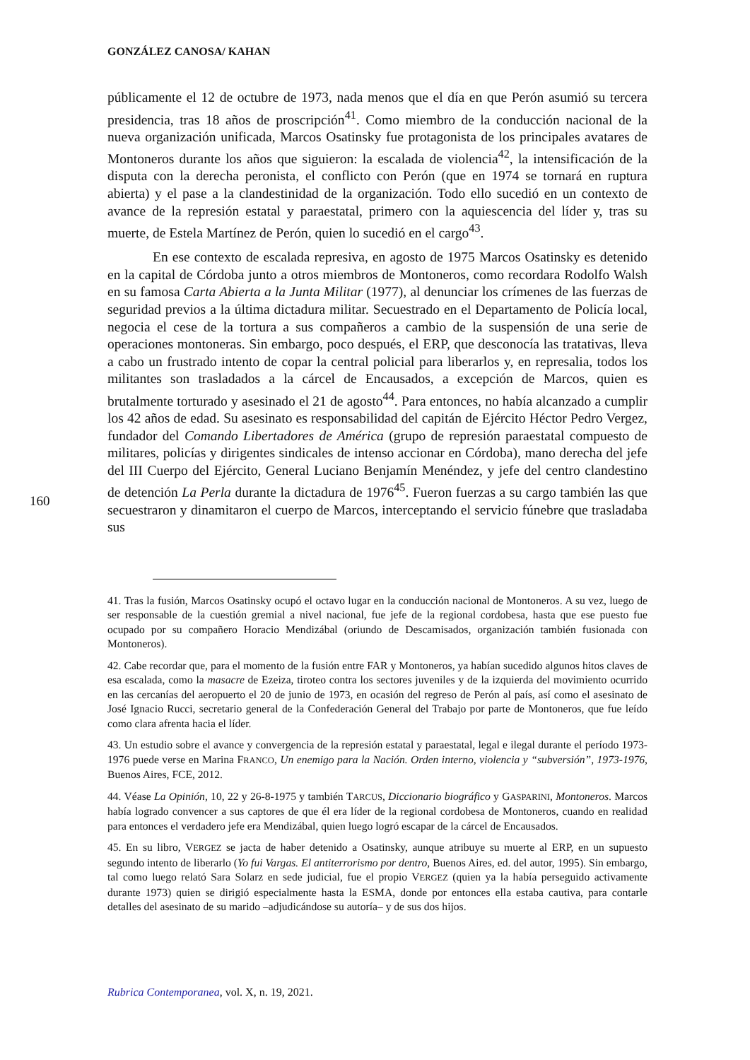GONZÁLEZ CANOSA/ KAHAN
160
públicamente el 12 de octubre de 1973, nada menos que el día en que Perón asumió su tercera presidencia, tras 18 años de proscripción<sup>41</sup>. Como miembro de la conducción nacional de la nueva organización unificada, Marcos Osatinsky fue protagonista de los principales avatares de Montoneros durante los años que siguieron: la escalada de violencia<sup>42</sup>, la intensificación de la disputa con la derecha peronista, el conflicto con Perón (que en 1974 se tornará en ruptura abierta) y el pase a la clandestinidad de la organización. Todo ello sucedió en un contexto de avance de la represión estatal y paraestatal, primero con la aquiescencia del líder y, tras su muerte, de Estela Martínez de Perón, quien lo sucedió en el cargo<sup>43</sup>.
En ese contexto de escalada represiva, en agosto de 1975 Marcos Osatinsky es detenido en la capital de Córdoba junto a otros miembros de Montoneros, como recordara Rodolfo Walsh en su famosa Carta Abierta a la Junta Militar (1977), al denunciar los crímenes de las fuerzas de seguridad previos a la última dictadura militar. Secuestrado en el Departamento de Policía local, negocia el cese de la tortura a sus compañeros a cambio de la suspensión de una serie de operaciones montoneras. Sin embargo, poco después, el ERP, que desconocía las tratativas, lleva a cabo un frustrado intento de copar la central policial para liberarlos y, en represalia, todos los militantes son trasladados a la cárcel de Encausados, a excepción de Marcos, quien es brutalmente torturado y asesinado el 21 de agosto<sup>44</sup>. Para entonces, no había alcanzado a cumplir los 42 años de edad. Su asesinato es responsabilidad del capitán de Ejército Héctor Pedro Vergez, fundador del Comando Libertadores de América (grupo de represión paraestatal compuesto de militares, policías y dirigentes sindicales de intenso accionar en Córdoba), mano derecha del jefe del III Cuerpo del Ejército, General Luciano Benjamín Menéndez, y jefe del centro clandestino de detención La Perla durante la dictadura de 1976<sup>45</sup>. Fueron fuerzas a su cargo también las que secuestraron y dinamitaron el cuerpo de Marcos, interceptando el servicio fúnebre que trasladaba sus
41. Tras la fusión, Marcos Osatinsky ocupó el octavo lugar en la conducción nacional de Montoneros. A su vez, luego de ser responsable de la cuestión gremial a nivel nacional, fue jefe de la regional cordobesa, hasta que ese puesto fue ocupado por su compañero Horacio Mendizábal (oriundo de Descamisados, organización también fusionada con Montoneros).
42. Cabe recordar que, para el momento de la fusión entre FAR y Montoneros, ya habían sucedido algunos hitos claves de esa escalada, como la masacre de Ezeiza, tiroteo contra los sectores juveniles y de la izquierda del movimiento ocurrido en las cercanías del aeropuerto el 20 de junio de 1973, en ocasión del regreso de Perón al país, así como el asesinato de José Ignacio Rucci, secretario general de la Confederación General del Trabajo por parte de Montoneros, que fue leído como clara afrenta hacia el líder.
43. Un estudio sobre el avance y convergencia de la represión estatal y paraestatal, legal e ilegal durante el período 1973-1976 puede verse en Marina FRANCO, Un enemigo para la Nación. Orden interno, violencia y “subversión”, 1973-1976, Buenos Aires, FCE, 2012.
44. Véase La Opinión, 10, 22 y 26-8-1975 y también TARCUS, Diccionario biográfico y GASPARINI, Montoneros. Marcos había logrado convencer a sus captores de que él era líder de la regional cordobesa de Montoneros, cuando en realidad para entonces el verdadero jefe era Mendizábal, quien luego logró escapar de la cárcel de Encausados.
45. En su libro, VERGEZ se jacta de haber detenido a Osatinsky, aunque atribuye su muerte al ERP, en un supuesto segundo intento de liberarlo (Yo fui Vargas. El antiterrorismo por dentro, Buenos Aires, ed. del autor, 1995). Sin embargo, tal como luego relató Sara Solarz en sede judicial, fue el propio VERGEZ (quien ya la había perseguido activamente durante 1973) quien se dirigió especialmente hasta la ESMA, donde por entonces ella estaba cautiva, para contarle detalles del asesinato de su marido –adjudicándose su autoría– y de sus dos hijos.
Rubrica Contemporanea, vol. X, n. 19, 2021.